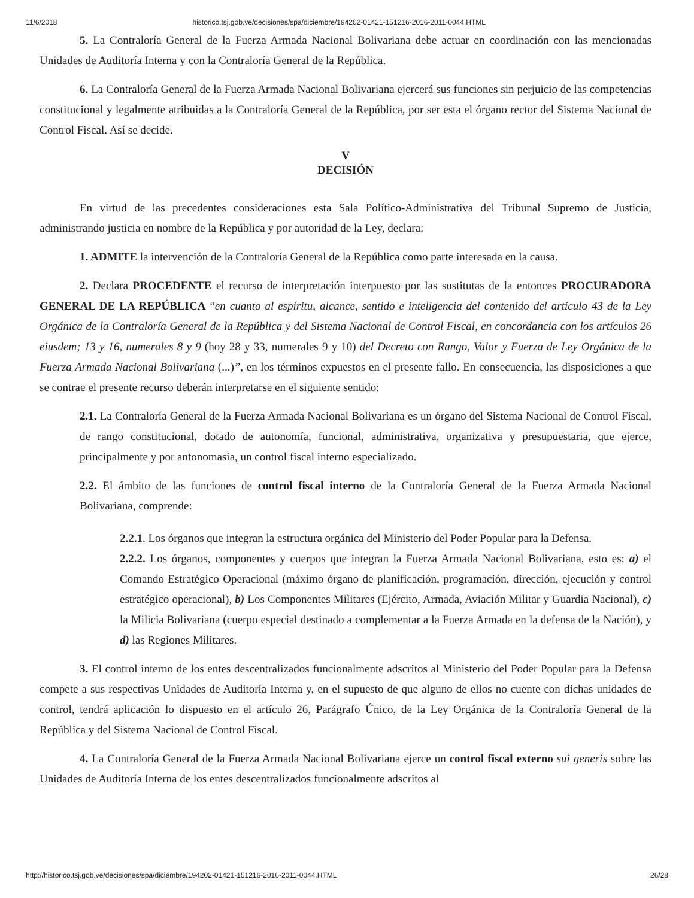11/6/2018 historico.tsj.gob.ve/decisiones/spa/diciembre/194202-01421-151216-2016-2011-0044.HTML
5. La Contraloría General de la Fuerza Armada Nacional Bolivariana debe actuar en coordinación con las mencionadas Unidades de Auditoría Interna y con la Contraloría General de la República.
6. La Contraloría General de la Fuerza Armada Nacional Bolivariana ejercerá sus funciones sin perjuicio de las competencias constitucional y legalmente atribuidas a la Contraloría General de la República, por ser esta el órgano rector del Sistema Nacional de Control Fiscal. Así se decide.
V
DECISIÓN
En virtud de las precedentes consideraciones esta Sala Político-Administrativa del Tribunal Supremo de Justicia, administrando justicia en nombre de la República y por autoridad de la Ley, declara:
1. ADMITE la intervención de la Contraloría General de la República como parte interesada en la causa.
2. Declara PROCEDENTE el recurso de interpretación interpuesto por las sustitutas de la entonces PROCURADORA GENERAL DE LA REPÚBLICA “en cuanto al espíritu, alcance, sentido e inteligencia del contenido del artículo 43 de la Ley Orgánica de la Contraloría General de la República y del Sistema Nacional de Control Fiscal, en concordancia con los artículos 26 eiusdem; 13 y 16, numerales 8 y 9 (hoy 28 y 33, numerales 9 y 10) del Decreto con Rango, Valor y Fuerza de Ley Orgánica de la Fuerza Armada Nacional Bolivariana (...)”, en los términos expuestos en el presente fallo. En consecuencia, las disposiciones a que se contrae el presente recurso deberán interpretarse en el siguiente sentido:
2.1. La Contraloría General de la Fuerza Armada Nacional Bolivariana es un órgano del Sistema Nacional de Control Fiscal, de rango constitucional, dotado de autonomía, funcional, administrativa, organizativa y presupuestaria, que ejerce, principalmente y por antonomasia, un control fiscal interno especializado.
2.2. El ámbito de las funciones de control fiscal interno de la Contraloría General de la Fuerza Armada Nacional Bolivariana, comprende:
2.2.1. Los órganos que integran la estructura orgánica del Ministerio del Poder Popular para la Defensa.
2.2.2. Los órganos, componentes y cuerpos que integran la Fuerza Armada Nacional Bolivariana, esto es: a) el Comando Estratégico Operacional (máximo órgano de planificación, programación, dirección, ejecución y control estratégico operacional), b) Los Componentes Militares (Ejército, Armada, Aviación Militar y Guardia Nacional), c) la Milicia Bolivariana (cuerpo especial destinado a complementar a la Fuerza Armada en la defensa de la Nación), y d) las Regiones Militares.
3. El control interno de los entes descentralizados funcionalmente adscritos al Ministerio del Poder Popular para la Defensa compete a sus respectivas Unidades de Auditoría Interna y, en el supuesto de que alguno de ellos no cuente con dichas unidades de control, tendrá aplicación lo dispuesto en el artículo 26, Parágrafo Único, de la Ley Orgánica de la Contraloría General de la República y del Sistema Nacional de Control Fiscal.
4. La Contraloría General de la Fuerza Armada Nacional Bolivariana ejerce un control fiscal externo sui generis sobre las Unidades de Auditoría Interna de los entes descentralizados funcionalmente adscritos al
http://historico.tsj.gob.ve/decisiones/spa/diciembre/194202-01421-151216-2016-2011-0044.HTML 26/28